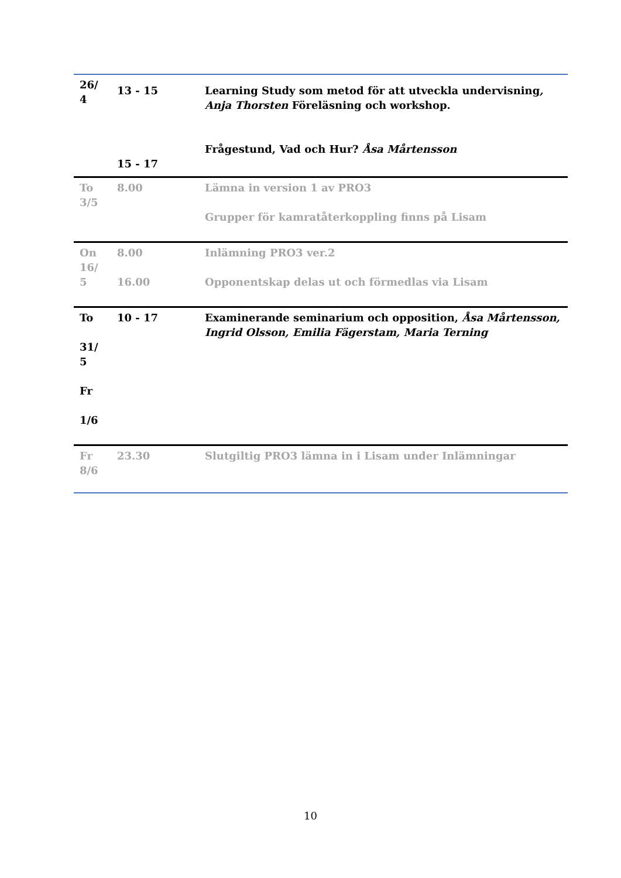| 26/ 4 | 13 - 15 15 - 17 | Learning Study som metod för att utveckla undervisning , Anja Thorsten Föreläsning och workshop. Frågestund, Vad och Hur? Åsa Mårtensson |
| To 3/5 | 8.00 | Lämna in version 1 av PRO3 Grupper för kamratåterkoppling finns på Lisam |
| On 16/ 5 | 8.00 16.00 | Inlämning PRO3 ver.2 Opponentskap delas ut och förmedlas via Lisam |
| To 31/ 5 Fr 1/6 | 10 - 17 | Examinerande seminarium och opposition, Åsa Mårtensson, Ingrid Olsson, Emilia Fägerstam, Maria Terning |
| Fr 8/6 | 23.30 | Slutgiltig PRO3 lämna in i Lisam under Inlämningar |
10